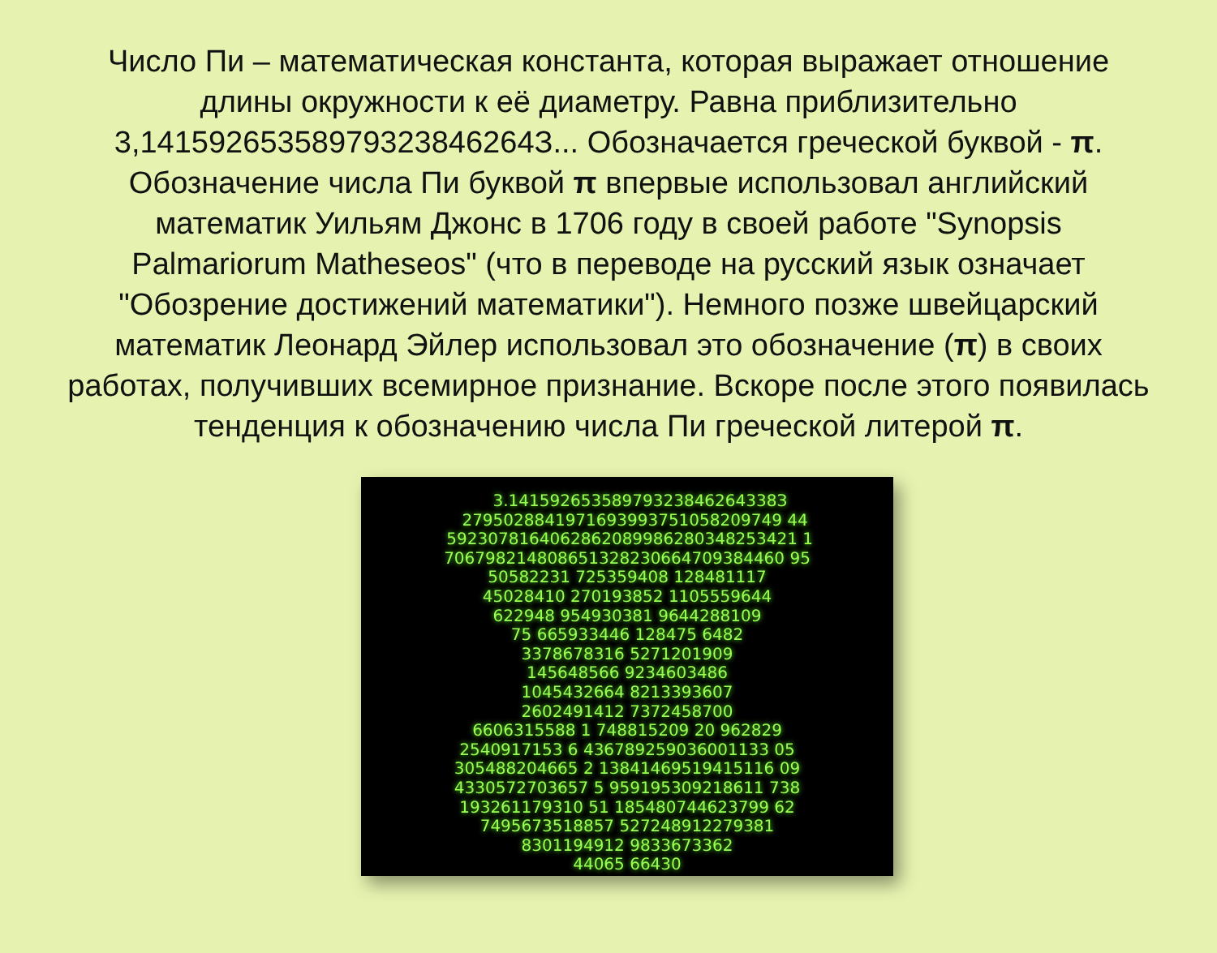Число Пи – математическая константа, которая выражает отношение длины окружности к её диаметру. Равна приблизительно 3,14159265358979323846264З... Обозначается греческой буквой - π. Обозначение числа Пи буквой π впервые использовал английский математик Уильям Джонс в 1706 году в своей работе "Synopsis Palmariorum Matheseos" (что в переводе на русский язык означает "Обозрение достижений математики"). Немного позже швейцарский математик Леонард Эйлер использовал это обозначение (π) в своих работах, получивших всемирное признание. Вскоре после этого появилась тенденция к обозначению числа Пи греческой литерой π.
3.14159265358979323846264338З 2795028841971693993751058209749 44 5923078164062862089986280348253421 1 706798214808651328230664709384460 95 50582231 725359408 128481117 45028410 270193852 1105559644 622948 954930381 9644288109 75 665933446 128475 6482 3378678316 5271201909 145648566 9234603486 1045432664 8213393607 2602491412 7372458700 6606315588 1 748815209 20 962829 2540917153 6 436789259036001133 05 305488204665 2 13841469519415116 09 4330572703657 5 959195309218611 738 193261179310 51 185480744623799 62 7495673518857 527248912279381 8301194912 9833673362 44065 66430